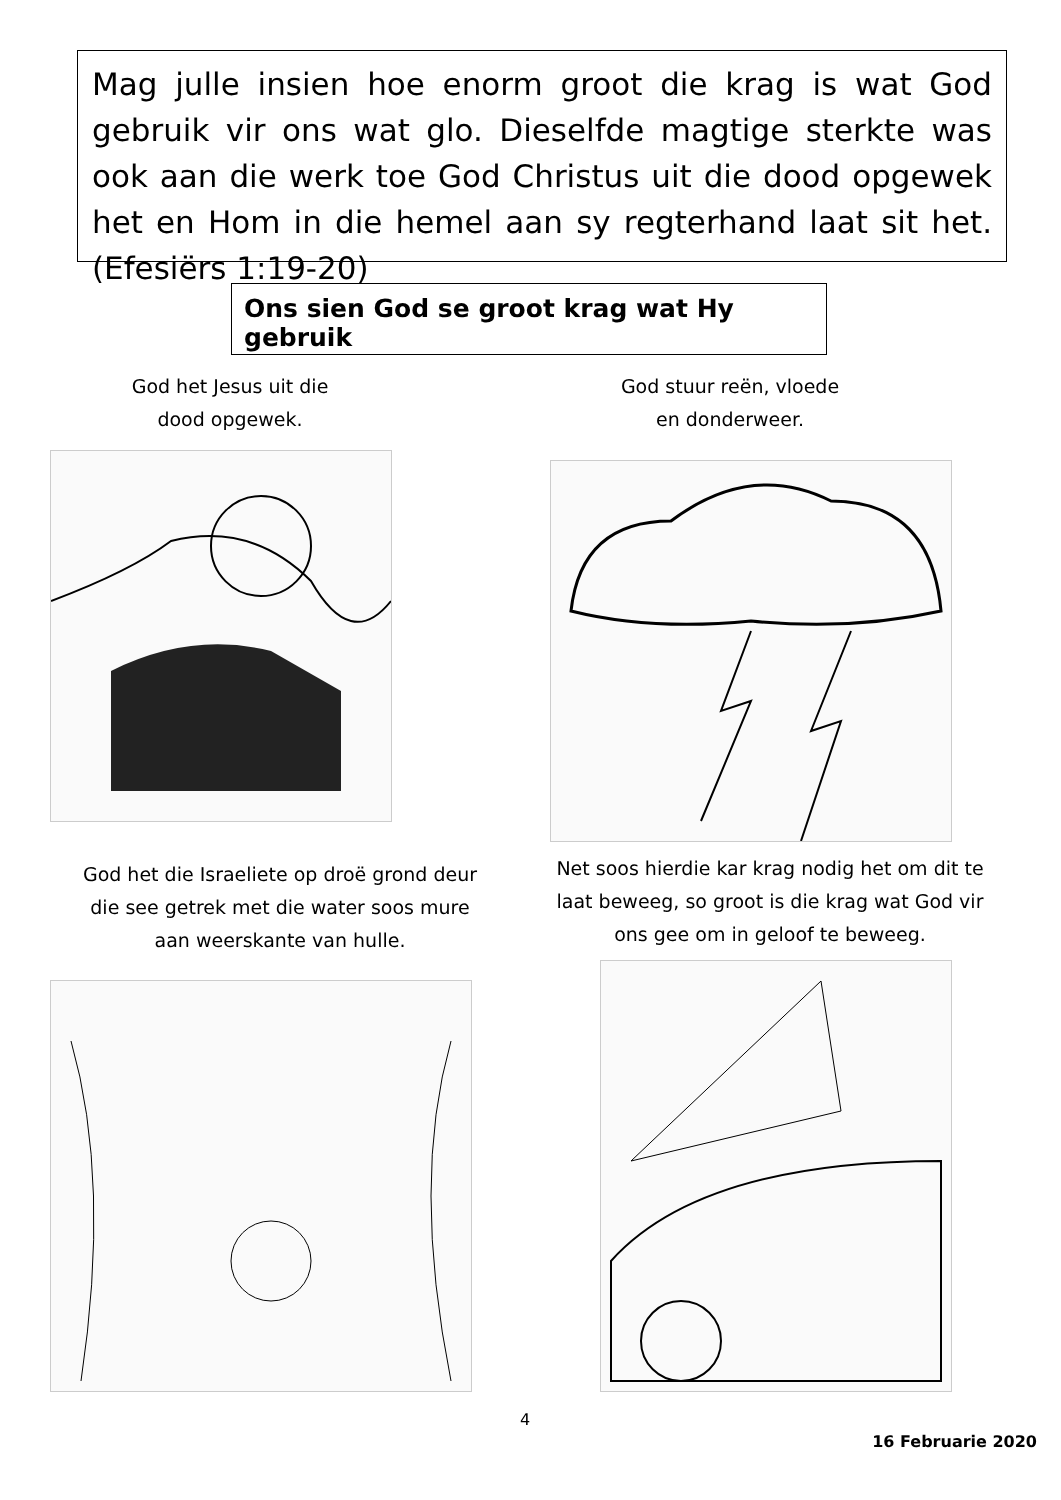Mag julle insien hoe enorm groot die krag is wat God gebruik vir ons wat glo. Dieselfde magtige sterkte was ook aan die werk toe God Christus uit die dood opgewek het en Hom in die hemel aan sy regterhand laat sit het. (Efesiërs 1:19-20)
Ons sien God se groot krag wat Hy gebruik
God het Jesus uit die
dood opgewek.
God stuur reën, vloede
en donderweer.
God het die Israeliete op droë grond deur die see getrek met die water soos mure aan weerskante van hulle.
Net soos hierdie kar krag nodig het om dit te laat beweeg, so groot is die krag wat God vir ons gee om in geloof te beweeg.
4
16 Februarie 2020